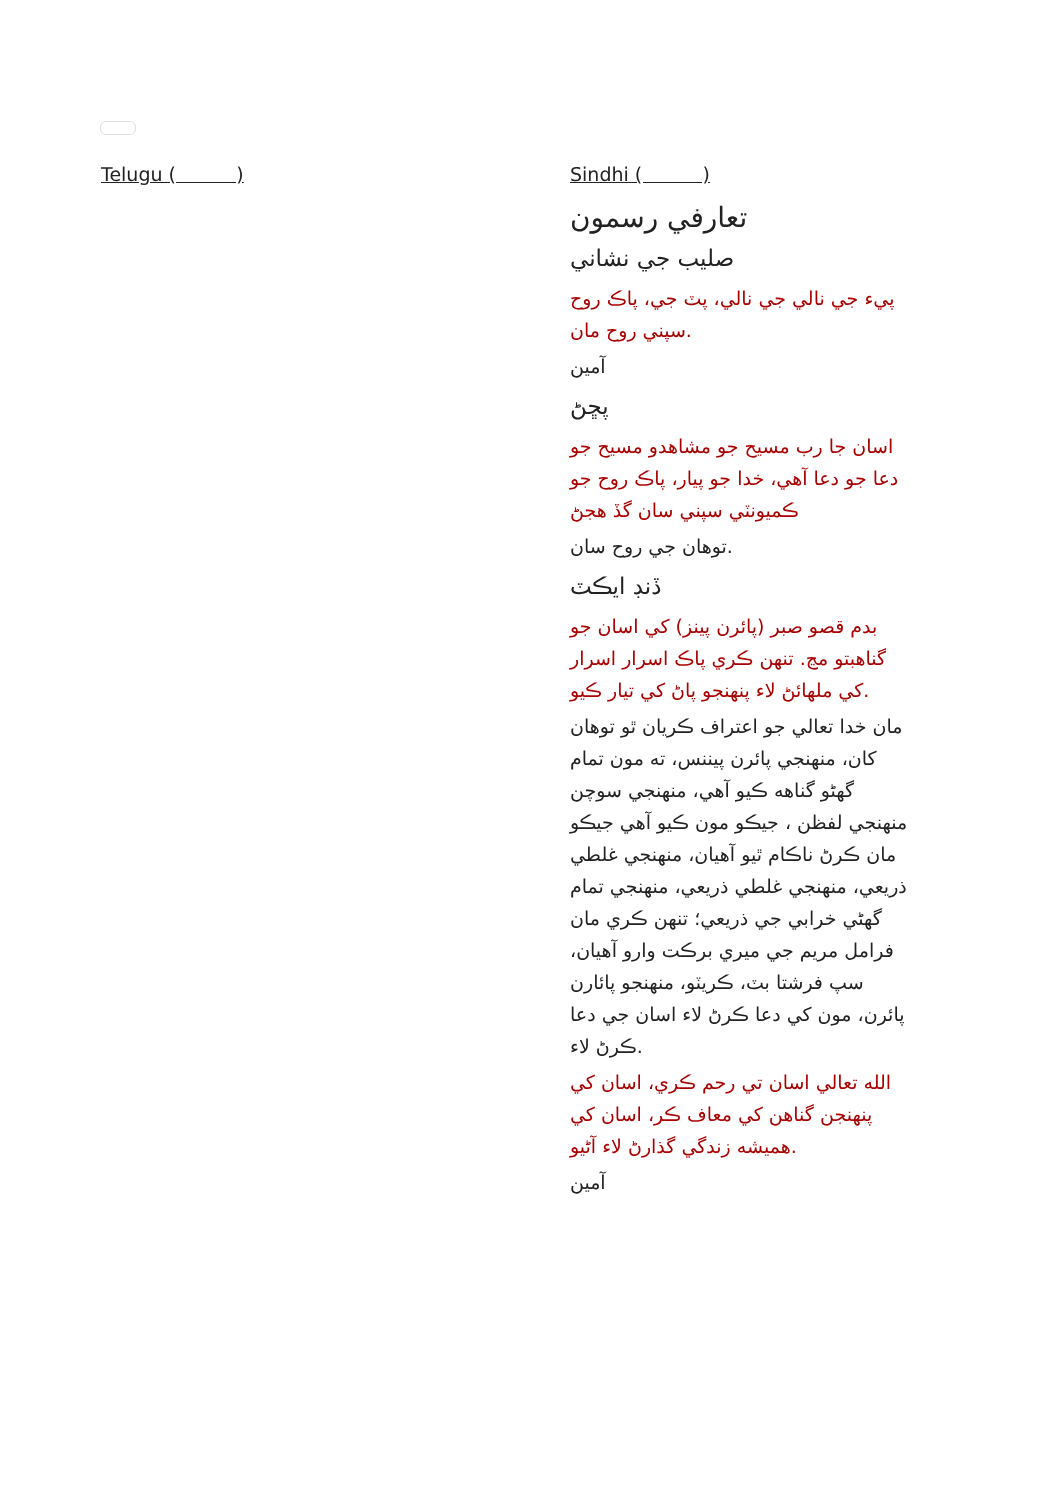Telugu ( ) Sindhi ( )
تعارفي رسمون
صليب جي نشاني
پيء جي نالي جي نالي، پٽ جي، پاڪ روح سپني روح مان.
آمين
پڇڻ
اسان جا رب مسيح جو مشاهدو مسيح جو دعا جو دعا آهي، خدا جو پيار، پاڪ روح جو ڪميونٽي سپني سان گڏ هجڻ
توهان جي روح سان.
ڏنڊ ايڪٽ
بدم قصو صبر (پائرن پينز) کي اسان جو گناهبتو مڃ. تنهن ڪري پاڪ اسرار اسرار کي ملهائڻ لاء پنهنجو پاڻ کي تيار ڪيو.
مان خدا تعالي جو اعتراف ڪريان ٿو توهان کان، منهنجي پائرن پيننس، ته مون تمام گهڻو گناهه ڪيو آهي، منهنجي سوچن منهنجي لفظن ، جيڪو مون ڪيو آهي جيڪو مان ڪرڻ ناڪام ٿيو آهيان، منهنجي غلطي ذريعي، منهنجي غلطي ذريعي، منهنجي تمام گهڻي خرابي جي ذريعي؛ تنهن ڪري مان فرامل مريم جي ميري برڪت وارو آهيان، سپ فرشتا بٽ، ڪريٽو، منهنجو پائارن پائرن، مون کي دعا ڪرڻ لاء اسان جي دعا ڪرڻ لاء.
الله تعالي اسان تي رحم ڪري، اسان کي پنهنجن گناهن کي معاف ڪر، اسان کي هميشه زندگي گذارڻ لاء آڻيو.
آمين